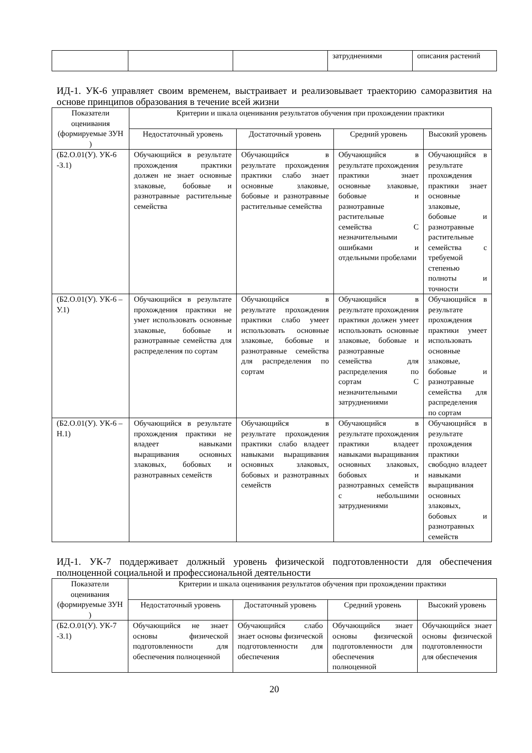| | | | затруднениями | описания растений |
ИД-1. УК-6 управляет своим временем, выстраивает и реализовывает траекторию саморазвития на основе принципов образования в течение всей жизни
| Показатели оценивания (формируемые ЗУН ) | Критерии и шкала оценивания результатов обучения при прохождении практики | | | |
| --- | --- | --- | --- | --- |
| | Недостаточный уровень | Достаточный уровень | Средний уровень | Высокий уровень |
| (Б2.О.01(У). УК-6 -З.1) | Обучающийся в результате прохождения практики должен не знает основные злаковые, бобовые и разнотравные растительные семейства | Обучающийся в результате прохождения практики слабо знает основные злаковые, бобовые и разнотравные растительные семейства | Обучающийся в результате прохождения практики знает основные злаковые, бобовые и разнотравные растительные семейства С незначительными ошибками и отдельными пробелами | Обучающийся в результате прохождения практики знает основные злаковые, бобовые и разнотравные растительные семейства с требуемой степенью полноты и точности |
| (Б2.О.01(У). УК-6 –У.1) | Обучающийся в результате прохождения практики не умет использовать основные злаковые, бобовые и разнотравные семейства для распределения по сортам | Обучающийся в результате прохождения практики слабо умеет использовать основные злаковые, бобовые и разнотравные семейства для распределения по сортам | Обучающийся в результате прохождения практики должен умеет использовать основные злаковые, бобовые и разнотравные семейства для распределения по сортам С незначительными затруднениями | Обучающийся в результате прохождения практики умеет использовать основные злаковые, бобовые и разнотравные семейства для распределения по сортам |
| (Б2.О.01(У). УК-6 –Н.1) | Обучающийся в результате прохождения практики не владеет навыками выращивания основных злаковых, бобовых и разнотравных семейств | Обучающийся в результате прохождения практики слабо владеет навыками выращивания основных злаковых, бобовых и разнотравных семейств | Обучающийся в результате прохождения практики владеет навыками выращивания основных злаковых, бобовых и разнотравных семейств с небольшими затруднениями | Обучающийся в результате прохождения практики свободно владеет навыками выращивания основных злаковых, бобовых и разнотравных семейств |
ИД-1. УК-7 поддерживает должный уровень физической подготовленности для обеспечения полноценной социальной и профессиональной деятельности
| Показатели оценивания (формируемые ЗУН ) | Критерии и шкала оценивания результатов обучения при прохождении практики | | | |
| --- | --- | --- | --- | --- |
| | Недостаточный уровень | Достаточный уровень | Средний уровень | Высокий уровень |
| (Б2.О.01(У). УК-7 -З.1) | Обучающийся не знает основы физической подготовленности для обеспечения полноценной | Обучающийся слабо знает основы физической подготовленности для обеспечения | Обучающийся знает основы физической подготовленности для обеспечения полноценной | Обучающийся знает основы физической подготовленности для обеспечения |
20